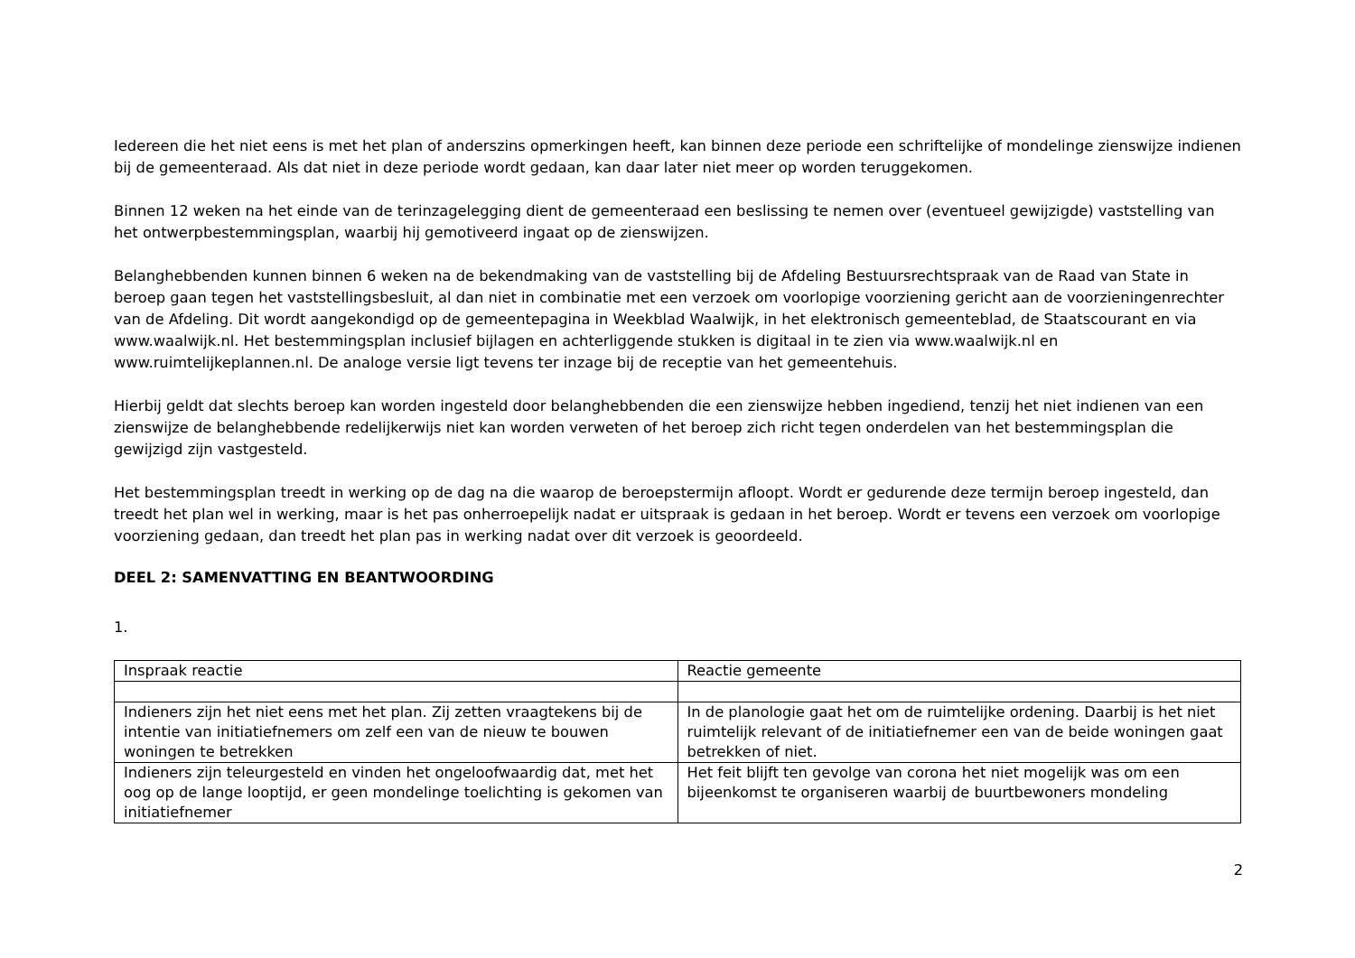Iedereen die het niet eens is met het plan of anderszins opmerkingen heeft, kan binnen deze periode een schriftelijke of mondelinge zienswijze indienen bij de gemeenteraad. Als dat niet in deze periode wordt gedaan, kan daar later niet meer op worden teruggekomen.
Binnen 12 weken na het einde van de terinzagelegging dient de gemeenteraad een beslissing te nemen over (eventueel gewijzigde) vaststelling van het ontwerpbestemmingsplan, waarbij hij gemotiveerd ingaat op de zienswijzen.
Belanghebbenden kunnen binnen 6 weken na de bekendmaking van de vaststelling bij de Afdeling Bestuursrechtspraak van de Raad van State in beroep gaan tegen het vaststellingsbesluit, al dan niet in combinatie met een verzoek om voorlopige voorziening gericht aan de voorzieningenrechter van de Afdeling. Dit wordt aangekondigd op de gemeentepagina in Weekblad Waalwijk, in het elektronisch gemeenteblad, de Staatscourant en via www.waalwijk.nl. Het bestemmingsplan inclusief bijlagen en achterliggende stukken is digitaal in te zien via www.waalwijk.nl en www.ruimtelijkeplannen.nl. De analoge versie ligt tevens ter inzage bij de receptie van het gemeentehuis.
Hierbij geldt dat slechts beroep kan worden ingesteld door belanghebbenden die een zienswijze hebben ingediend, tenzij het niet indienen van een zienswijze de belanghebbende redelijkerwijs niet kan worden verweten of het beroep zich richt tegen onderdelen van het bestemmingsplan die gewijzigd zijn vastgesteld.
Het bestemmingsplan treedt in werking op de dag na die waarop de beroepstermijn afloopt. Wordt er gedurende deze termijn beroep ingesteld, dan treedt het plan wel in werking, maar is het pas onherroepelijk nadat er uitspraak is gedaan in het beroep. Wordt er tevens een verzoek om voorlopige voorziening gedaan, dan treedt het plan pas in werking nadat over dit verzoek is geoordeeld.
DEEL 2: SAMENVATTING EN BEANTWOORDING
1.
| Inspraak reactie | Reactie gemeente |
| Indieners zijn het niet eens met het plan. Zij zetten vraagtekens bij de intentie van initiatiefnemers om zelf een van de nieuw te bouwen woningen te betrekken | In de planologie gaat het om de ruimtelijke ordening. Daarbij is het niet ruimtelijk relevant of de initiatiefnemer een van de beide woningen gaat betrekken of niet. |
| Indieners zijn teleurgesteld en vinden het ongeloofwaardig dat, met het oog op de lange looptijd, er geen mondelinge toelichting is gekomen van initiatiefnemer | Het feit blijft ten gevolge van corona het niet mogelijk was om een bijeenkomst te organiseren waarbij de buurtbewoners mondeling |
2